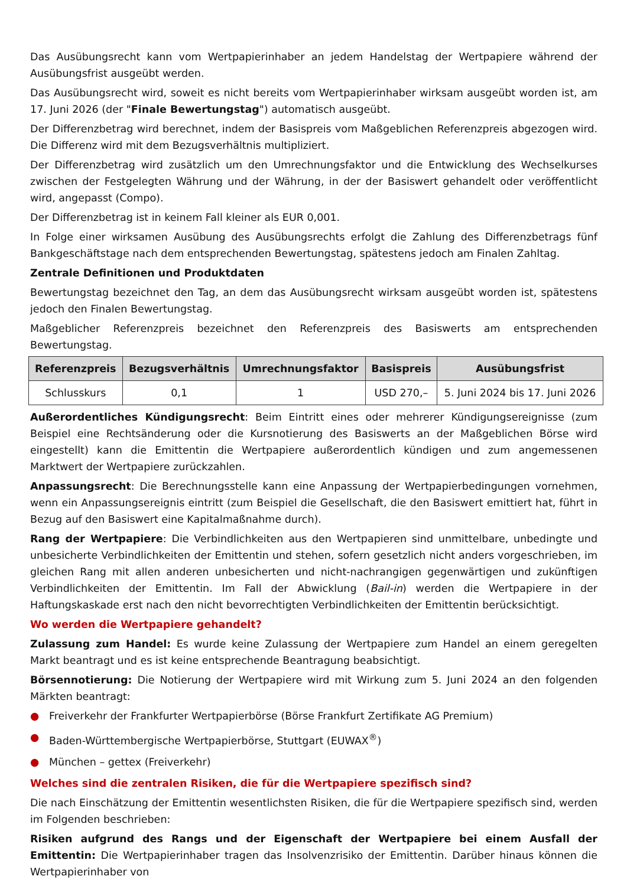Das Ausübungsrecht kann vom Wertpapierinhaber an jedem Handelstag der Wertpapiere während der Ausübungsfrist ausgeübt werden.
Das Ausübungsrecht wird, soweit es nicht bereits vom Wertpapierinhaber wirksam ausgeübt worden ist, am 17. Juni 2026 (der "Finale Bewertungstag") automatisch ausgeübt.
Der Differenzbetrag wird berechnet, indem der Basispreis vom Maßgeblichen Referenzpreis abgezogen wird. Die Differenz wird mit dem Bezugsverhältnis multipliziert.
Der Differenzbetrag wird zusätzlich um den Umrechnungsfaktor und die Entwicklung des Wechselkurses zwischen der Festgelegten Währung und der Währung, in der der Basiswert gehandelt oder veröffentlicht wird, angepasst (Compo).
Der Differenzbetrag ist in keinem Fall kleiner als EUR 0,001.
In Folge einer wirksamen Ausübung des Ausübungsrechts erfolgt die Zahlung des Differenzbetrags fünf Bankgeschäftstage nach dem entsprechenden Bewertungstag, spätestens jedoch am Finalen Zahltag.
Zentrale Definitionen und Produktdaten
Bewertungstag bezeichnet den Tag, an dem das Ausübungsrecht wirksam ausgeübt worden ist, spätestens jedoch den Finalen Bewertungstag.
Maßgeblicher Referenzpreis bezeichnet den Referenzpreis des Basiswerts am entsprechenden Bewertungstag.
| Referenzpreis | Bezugsverhältnis | Umrechnungsfaktor | Basispreis | Ausübungsfrist |
| --- | --- | --- | --- | --- |
| Schlusskurs | 0,1 | 1 | USD 270,– | 5. Juni 2024 bis 17. Juni 2026 |
Außerordentliches Kündigungsrecht: Beim Eintritt eines oder mehrerer Kündigungsereignisse (zum Beispiel eine Rechtsänderung oder die Kursnotierung des Basiswerts an der Maßgeblichen Börse wird eingestellt) kann die Emittentin die Wertpapiere außerordentlich kündigen und zum angemessenen Marktwert der Wertpapiere zurückzahlen.
Anpassungsrecht: Die Berechnungsstelle kann eine Anpassung der Wertpapierbedingungen vornehmen, wenn ein Anpassungsereignis eintritt (zum Beispiel die Gesellschaft, die den Basiswert emittiert hat, führt in Bezug auf den Basiswert eine Kapitalmaßnahme durch).
Rang der Wertpapiere: Die Verbindlichkeiten aus den Wertpapieren sind unmittelbare, unbedingte und unbesicherte Verbindlichkeiten der Emittentin und stehen, sofern gesetzlich nicht anders vorgeschrieben, im gleichen Rang mit allen anderen unbesicherten und nicht-nachrangigen gegenwärtigen und zukünftigen Verbindlichkeiten der Emittentin. Im Fall der Abwicklung (Bail-in) werden die Wertpapiere in der Haftungskaskade erst nach den nicht bevorrechtigten Verbindlichkeiten der Emittentin berücksichtigt.
Wo werden die Wertpapiere gehandelt?
Zulassung zum Handel: Es wurde keine Zulassung der Wertpapiere zum Handel an einem geregelten Markt beantragt und es ist keine entsprechende Beantragung beabsichtigt.
Börsennotierung: Die Notierung der Wertpapiere wird mit Wirkung zum 5. Juni 2024 an den folgenden Märkten beantragt:
● Freiverkehr der Frankfurter Wertpapierbörse (Börse Frankfurt Zertifikate AG Premium)
● Baden-Württembergische Wertpapierbörse, Stuttgart (EUWAX<sup>®</sup>)
● München – gettex (Freiverkehr)
Welches sind die zentralen Risiken, die für die Wertpapiere spezifisch sind?
Die nach Einschätzung der Emittentin wesentlichsten Risiken, die für die Wertpapiere spezifisch sind, werden im Folgenden beschrieben:
Risiken aufgrund des Rangs und der Eigenschaft der Wertpapiere bei einem Ausfall der Emittentin: Die Wertpapierinhaber tragen das Insolvenzrisiko der Emittentin. Darüber hinaus können die Wertpapierinhaber von